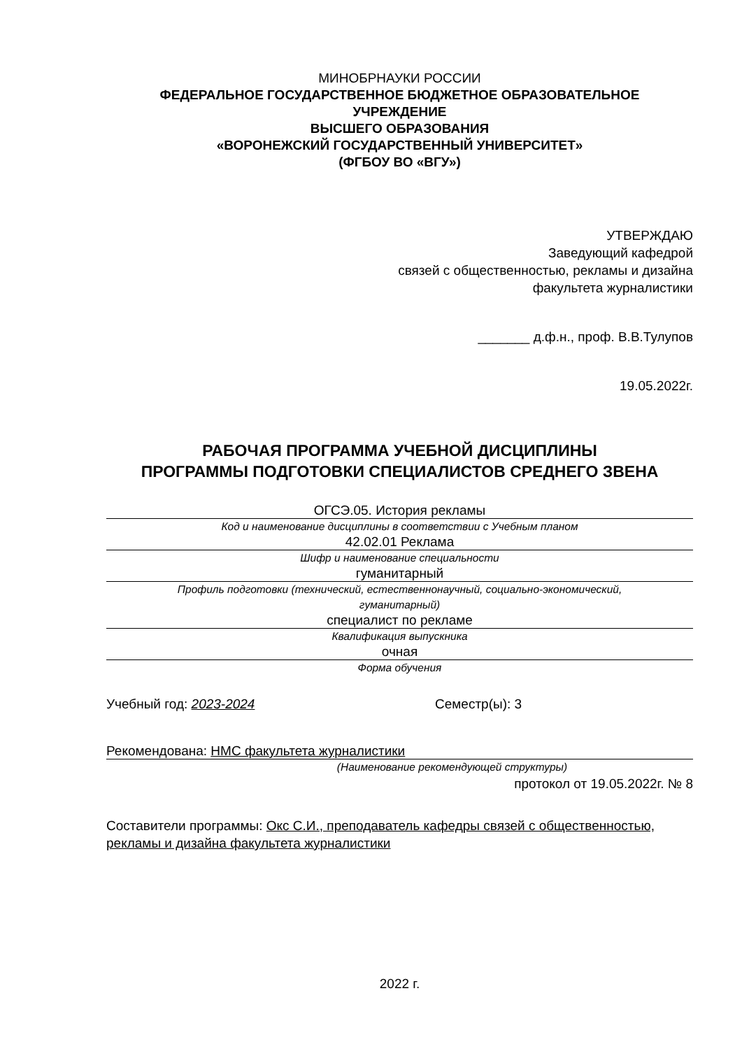МИНОБРНАУКИ РОССИИ
ФЕДЕРАЛЬНОЕ ГОСУДАРСТВЕННОЕ БЮДЖЕТНОЕ ОБРАЗОВАТЕЛЬНОЕ
УЧРЕЖДЕНИЕ
ВЫСШЕГО ОБРАЗОВАНИЯ
«ВОРОНЕЖСКИЙ ГОСУДАРСТВЕННЫЙ УНИВЕРСИТЕТ»
(ФГБОУ ВО «ВГУ»)
УТВЕРЖДАЮ
Заведующий кафедрой
связей с общественностью, рекламы и дизайна
факультета журналистики
_______ д.ф.н., проф. В.В.Тулупов
19.05.2022г.
РАБОЧАЯ ПРОГРАММА УЧЕБНОЙ ДИСЦИПЛИНЫ
ПРОГРАММЫ ПОДГОТОВКИ СПЕЦИАЛИСТОВ СРЕДНЕГО ЗВЕНА
ОГСЭ.05. История рекламы
Код и наименование дисциплины в соответствии с Учебным планом
42.02.01 Реклама
Шифр и наименование специальности
гуманитарный
Профиль подготовки (технический, естественнонаучный, социально-экономический,
гуманитарный)
специалист по рекламе
Квалификация выпускника
очная
Форма обучения
Учебный год: 2023-2024 Семестр(ы): 3
Рекомендована: НМС факультета журналистики
(Наименование рекомендующей структуры)
протокол от 19.05.2022г. № 8
Составители программы: Окс С.И., преподаватель кафедры связей с общественностью, рекламы и дизайна факультета журналистики
2022 г.